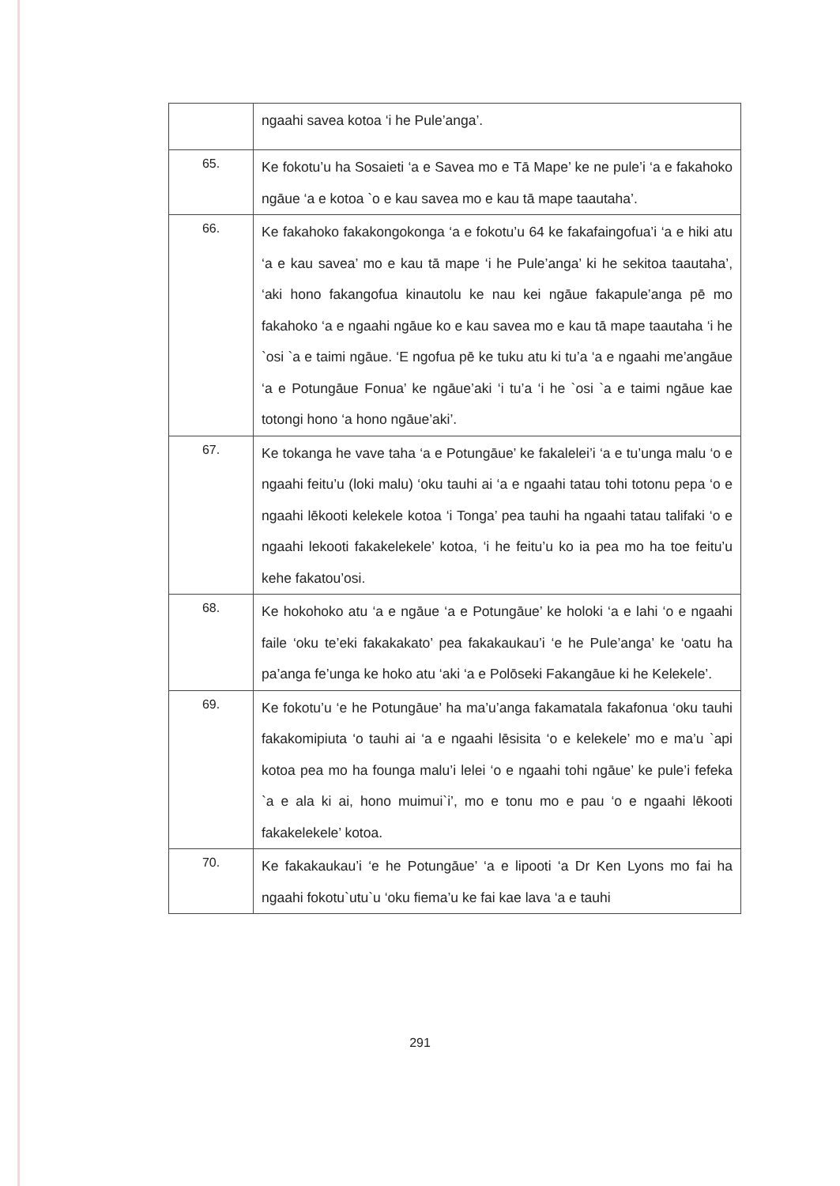| | ngaahi savea kotoa ‘i he Pule’anga’. |
| 65. | Ke fokotu’u ha Sosaieti ‘a e Savea mo e Tā Mape’ ke ne pule’i ‘a e fakahoko ngāue ‘a e kotoa `o e kau savea mo e kau tā mape taautaha’. |
| 66. | Ke fakahoko fakakongokonga ‘a e fokotu’u 64 ke fakafaingofua’i ‘a e hiki atu ‘a e kau savea’ mo e kau tā mape ‘i he Pule’anga’ ki he sekitoa taautaha’, ‘aki hono fakangofua kinautolu ke nau kei ngāue fakapule’anga pē mo fakahoko ‘a e ngaahi ngāue ko e kau savea mo e kau tā mape taautaha ‘i he `osi `a e taimi ngāue. ‘E ngofua pē ke tuku atu ki tu’a ‘a e ngaahi me’angāue ‘a e Potungāue Fonua’ ke ngāue’aki ‘i tu’a ‘i he `osi `a e taimi ngāue kae totongi hono ‘a hono ngāue’aki’. |
| 67. | Ke tokanga he vave taha ‘a e Potungāue’ ke fakalelei’i ‘a e tu’unga malu ‘o e ngaahi feitu’u (loki malu) ‘oku tauhi ai ‘a e ngaahi tatau tohi totonu pepa ‘o e ngaahi lēkooti kelekele kotoa ‘i Tonga’ pea tauhi ha ngaahi tatau talifaki ‘o e ngaahi lekooti fakakelekele’ kotoa, ‘i he feitu’u ko ia pea mo ha toe feitu’u kehe fakatou’osi. |
| 68. | Ke hokohoko atu ‘a e ngāue ‘a e Potungāue’ ke holoki ‘a e lahi ‘o e ngaahi faile ‘oku te’eki fakakakato’ pea fakakaukau’i ‘e he Pule’anga’ ke ‘oatu ha pa’anga fe’unga ke hoko atu ‘aki ‘a e Polōseki Fakangāue ki he Kelekele’. |
| 69. | Ke fokotu’u ‘e he Potungāue’ ha ma’u’anga fakamatala fakafonua ‘oku tauhi fakakomipiuta ‘o tauhi ai ‘a e ngaahi lēsisita ‘o e kelekele’ mo e ma’u `api kotoa pea mo ha founga malu’i lelei ‘o e ngaahi tohi ngāue’ ke pule’i fefeka `a e ala ki ai, hono muimui`i’, mo e tonu mo e pau ‘o e ngaahi lēkooti fakakelekele’ kotoa. |
| 70. | Ke fakakaukau’i ‘e he Potungāue’ ‘a e lipooti ‘a Dr Ken Lyons mo fai ha ngaahi fokotu`utu`u ‘oku fiema’u ke fai kae lava ‘a e tauhi |
291